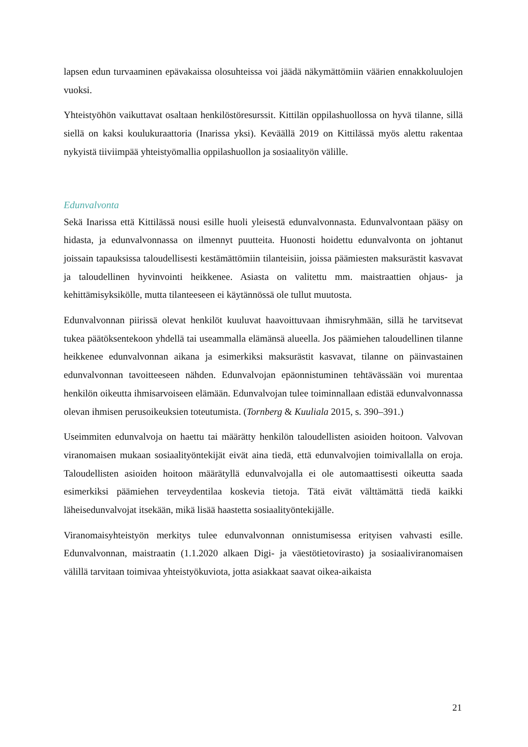lapsen edun turvaaminen epävakaissa olosuhteissa voi jäädä näkymättömiin väärien ennakkoluulojen vuoksi.
Yhteistyöhön vaikuttavat osaltaan henkilöstöresurssit. Kittilän oppilashuollossa on hyvä tilanne, sillä siellä on kaksi koulukuraattoria (Inarissa yksi). Keväällä 2019 on Kittilässä myös alettu rakentaa nykyistä tiiviimpää yhteistyömallia oppilashuollon ja sosiaalityön välille.
Edunvalvonta
Sekä Inarissa että Kittilässä nousi esille huoli yleisestä edunvalvonnasta. Edunvalvontaan pääsy on hidasta, ja edunvalvonnassa on ilmennyt puutteita. Huonosti hoidettu edunvalvonta on johtanut joissain tapauksissa taloudellisesti kestämättömiin tilanteisiin, joissa päämiesten maksurästit kasvavat ja taloudellinen hyvinvointi heikkenee. Asiasta on valitettu mm. maistraattien ohjaus- ja kehittämisyksikölle, mutta tilanteeseen ei käytännössä ole tullut muutosta.
Edunvalvonnan piirissä olevat henkilöt kuuluvat haavoittuvaan ihmisryhmään, sillä he tarvitsevat tukea päätöksentekoon yhdellä tai useammalla elämänsä alueella. Jos päämiehen taloudellinen tilanne heikkenee edunvalvonnan aikana ja esimerkiksi maksurästit kasvavat, tilanne on päinvastainen edunvalvonnan tavoitteeseen nähden. Edunvalvojan epäonnistuminen tehtävässään voi murentaa henkilön oikeutta ihmisarvoiseen elämään. Edunvalvojan tulee toiminnallaan edistää edunvalvonnassa olevan ihmisen perusoikeuksien toteutumista. (Tornberg & Kuuliala 2015, s. 390–391.)
Useimmiten edunvalvoja on haettu tai määrätty henkilön taloudellisten asioiden hoitoon. Valvovan viranomaisen mukaan sosiaalityöntekijät eivät aina tiedä, että edunvalvojien toimivallalla on eroja. Taloudellisten asioiden hoitoon määrätyllä edunvalvojalla ei ole automaattisesti oikeutta saada esimerkiksi päämiehen terveydentilaa koskevia tietoja. Tätä eivät välttämättä tiedä kaikki läheisedunvalvojat itsekään, mikä lisää haastetta sosiaalityöntekijälle.
Viranomaisyhteistyön merkitys tulee edunvalvonnan onnistumisessa erityisen vahvasti esille. Edunvalvonnan, maistraatin (1.1.2020 alkaen Digi- ja väestötietovirasto) ja sosiaaliviranomaisen välillä tarvitaan toimivaa yhteistyökuviota, jotta asiakkaat saavat oikea-aikaista
21